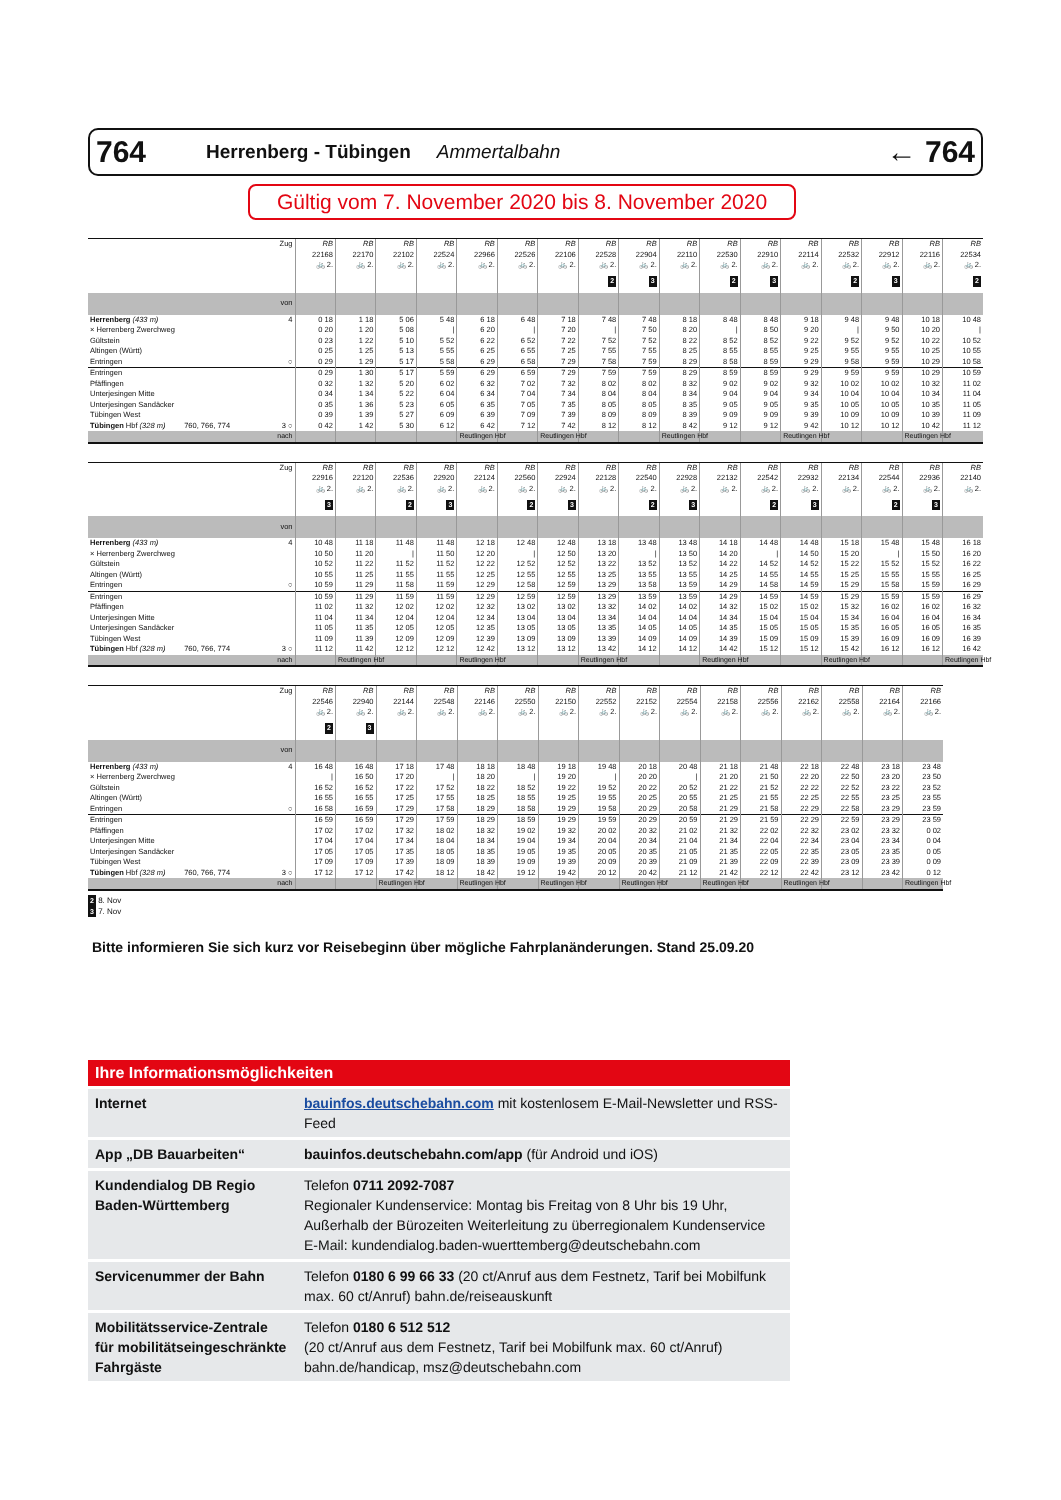764 Herrenberg - Tübingen Ammertalbahn ← 764
Gültig vom 7. November 2020 bis 8. November 2020
| Zug | RB 22168 🚲 2. | RB 22170 🚲 2. | RB 22102 🚲 2. | RB 22524 🚲 2. | RB 22966 🚲 2. | RB 22526 🚲 2. | RB 22106 🚲 2. | RB 22528 🚲 2. | RB 22904 🚲 2. | RB 22110 🚲 2. | RB 22530 🚲 2. | RB 22910 🚲 2. | RB 22114 🚲 2. | RB 22532 🚲 2. | RB 22912 🚲 2. | RB 22116 🚲 2. | RB 22534 🚲 2. |
| --- | --- | --- | --- | --- | --- | --- | --- | --- | --- | --- | --- | --- | --- | --- | --- | --- | --- |
| | | | | | | | | 2 | 3 | | 2 | 3 | | 2 | 3 | | 2 |
| von | | | | | | | | | | | | | | | | | |
| Herrenberg (433 m) 4 | 0 18 | 1 18 | 5 06 | 5 48 | 6 18 | 6 48 | 7 18 | 7 48 | 7 48 | 8 18 | 8 48 | 8 48 | 9 18 | 9 48 | 9 48 | 10 18 | 10 48 |
| × Herrenberg Zwerchweg | 0 20 | 1 20 | 5 08 | / | 6 20 | / | 7 20 | / | 7 50 | 8 20 | / | 8 50 | 9 20 | / | 9 50 | 10 20 | / |
| Gültstein | 0 23 | 1 22 | 5 10 | 5 52 | 6 22 | 6 52 | 7 22 | 7 52 | 7 52 | 8 22 | 8 52 | 8 52 | 9 22 | 9 52 | 9 52 | 10 22 | 10 52 |
| Altingen (Württ) | 0 25 | 1 25 | 5 13 | 5 55 | 6 25 | 6 55 | 7 25 | 7 55 | 7 55 | 8 25 | 8 55 | 8 55 | 9 25 | 9 55 | 9 55 | 10 25 | 10 55 |
| Entringen ○ | 0 29 | 1 29 | 5 17 | 5 58 | 6 29 | 6 58 | 7 29 | 7 58 | 7 59 | 8 29 | 8 58 | 8 59 | 9 29 | 9 58 | 9 59 | 10 29 | 10 58 |
| Entringen | 0 29 | 1 30 | 5 17 | 5 59 | 6 29 | 6 59 | 7 29 | 7 59 | 7 59 | 8 29 | 8 59 | 8 59 | 9 29 | 9 59 | 9 59 | 10 29 | 10 59 |
| Pfäffingen | 0 32 | 1 32 | 5 20 | 6 02 | 6 32 | 7 02 | 7 32 | 8 02 | 8 02 | 8 32 | 9 02 | 9 02 | 9 32 | 10 02 | 10 02 | 10 32 | 11 02 |
| Unterjesingen Mitte | 0 34 | 1 34 | 5 22 | 6 04 | 6 34 | 7 04 | 7 34 | 8 04 | 8 04 | 8 34 | 9 04 | 9 04 | 9 34 | 10 04 | 10 04 | 10 34 | 11 04 |
| Unterjesingen Sandäcker | 0 35 | 1 36 | 5 23 | 6 05 | 6 35 | 7 05 | 7 35 | 8 05 | 8 05 | 8 35 | 9 05 | 9 05 | 9 35 | 10 05 | 10 05 | 10 35 | 11 05 |
| Tübingen West | 0 39 | 1 39 | 5 27 | 6 09 | 6 39 | 7 09 | 7 39 | 8 09 | 8 09 | 8 39 | 9 09 | 9 09 | 9 39 | 10 09 | 10 09 | 10 39 | 11 09 |
| Tübingen Hbf (328 m) 760, 766, 774 3 ○ | 0 42 | 1 42 | 5 30 | 6 12 | 6 42 | 7 12 | 7 42 | 8 12 | 8 12 | 8 42 | 9 12 | 9 12 | 9 42 | 10 12 | 10 12 | 10 42 | 11 12 |
| nach | | | | | Reutlingen Hbf | | Reutlingen Hbf | | | Reutlingen Hbf | | | Reutlingen Hbf | | | Reutlingen Hbf | |
| Zug | RB 22916 🚲 2. | RB 22120 🚲 2. | RB 22536 🚲 2. | RB 22920 🚲 2. | RB 22124 🚲 2. | RB 22560 🚲 2. | RB 22924 🚲 2. | RB 22128 🚲 2. | RB 22540 🚲 2. | RB 22928 🚲 2. | RB 22132 🚲 2. | RB 22542 🚲 2. | RB 22932 🚲 2. | RB 22134 🚲 2. | RB 22544 🚲 2. | RB 22936 🚲 2. | RB 22140 🚲 2. |
| --- | --- | --- | --- | --- | --- | --- | --- | --- | --- | --- | --- | --- | --- | --- | --- | --- | --- |
| | 3 | | 2 | 3 | | 2 | 3 | | 2 | 3 | | 2 | 3 | | 2 | 3 | |
| von | | | | | | | | | | | | | | | | | |
| Herrenberg (433 m) 4 | 10 48 | 11 18 | 11 48 | 11 48 | 12 18 | 12 48 | 12 48 | 13 18 | 13 48 | 13 48 | 14 18 | 14 48 | 14 48 | 15 18 | 15 48 | 15 48 | 16 18 |
| × Herrenberg Zwerchweg | 10 50 | 11 20 | / | 11 50 | 12 20 | / | 12 50 | 13 20 | / | 13 50 | 14 20 | / | 14 50 | 15 20 | / | 15 50 | 16 20 |
| Gültstein | 10 52 | 11 22 | 11 52 | 11 52 | 12 22 | 12 52 | 12 52 | 13 22 | 13 52 | 13 52 | 14 22 | 14 52 | 14 52 | 15 22 | 15 52 | 15 52 | 16 22 |
| Altingen (Württ) | 10 55 | 11 25 | 11 55 | 11 55 | 12 25 | 12 55 | 12 55 | 13 25 | 13 55 | 13 55 | 14 25 | 14 55 | 14 55 | 15 25 | 15 55 | 15 55 | 16 25 |
| Entringen ○ | 10 59 | 11 29 | 11 58 | 11 59 | 12 29 | 12 58 | 12 59 | 13 29 | 13 58 | 13 59 | 14 29 | 14 58 | 14 59 | 15 29 | 15 58 | 15 59 | 16 29 |
| Entringen | 10 59 | 11 29 | 11 59 | 11 59 | 12 29 | 12 59 | 12 59 | 13 29 | 13 59 | 13 59 | 14 29 | 14 59 | 14 59 | 15 29 | 15 59 | 15 59 | 16 29 |
| Pfäffingen | 11 02 | 11 32 | 12 02 | 12 02 | 12 32 | 13 02 | 13 02 | 13 32 | 14 02 | 14 02 | 14 32 | 15 02 | 15 02 | 15 32 | 16 02 | 16 02 | 16 32 |
| Unterjesingen Mitte | 11 04 | 11 34 | 12 04 | 12 04 | 12 34 | 13 04 | 13 04 | 13 34 | 14 04 | 14 04 | 14 34 | 15 04 | 15 04 | 15 34 | 16 04 | 16 04 | 16 34 |
| Unterjesingen Sandäcker | 11 05 | 11 35 | 12 05 | 12 05 | 12 35 | 13 05 | 13 05 | 13 35 | 14 05 | 14 05 | 14 35 | 15 05 | 15 05 | 15 35 | 16 05 | 16 05 | 16 35 |
| Tübingen West | 11 09 | 11 39 | 12 09 | 12 09 | 12 39 | 13 09 | 13 09 | 13 39 | 14 09 | 14 09 | 14 39 | 15 09 | 15 09 | 15 39 | 16 09 | 16 09 | 16 39 |
| Tübingen Hbf (328 m) 760, 766, 774 3 ○ | 11 12 | 11 42 | 12 12 | 12 12 | 12 42 | 13 12 | 13 12 | 13 42 | 14 12 | 14 12 | 14 42 | 15 12 | 15 12 | 15 42 | 16 12 | 16 12 | 16 42 |
| nach | | Reutlingen Hbf | | | Reutlingen Hbf | | | Reutlingen Hbf | | | Reutlingen Hbf | | | Reutlingen Hbf | | | Reutlingen Hbf |
| Zug | RB 22546 🚲 2. | RB 22940 🚲 2. | RB 22144 🚲 2. | RB 22548 🚲 2. | RB 22146 🚲 2. | RB 22550 🚲 2. | RB 22150 🚲 2. | RB 22552 🚲 2. | RB 22152 🚲 2. | RB 22554 🚲 2. | RB 22158 🚲 2. | RB 22556 🚲 2. | RB 22162 🚲 2. | RB 22558 🚲 2. | RB 22164 🚲 2. | RB 22166 🚲 2. |
| --- | --- | --- | --- | --- | --- | --- | --- | --- | --- | --- | --- | --- | --- | --- | --- | --- |
| | 2 | 3 | | | | | | | | | | | | | | |
| von | | | | | | | | | | | | | | | | |
| Herrenberg (433 m) 4 | 16 48 | 16 48 | 17 18 | 17 48 | 18 18 | 18 48 | 19 18 | 19 48 | 20 18 | 20 48 | 21 18 | 21 48 | 22 18 | 22 48 | 23 18 | 23 48 |
| × Herrenberg Zwerchweg | / | 16 50 | 17 20 | / | 18 20 | / | 19 20 | / | 20 20 | / | 21 20 | 21 50 | 22 20 | 22 50 | 23 20 | 23 50 |
| Gültstein | 16 52 | 16 52 | 17 22 | 17 52 | 18 22 | 18 52 | 19 22 | 19 52 | 20 22 | 20 52 | 21 22 | 21 52 | 22 22 | 22 52 | 23 22 | 23 52 |
| Altingen (Württ) | 16 55 | 16 55 | 17 25 | 17 55 | 18 25 | 18 55 | 19 25 | 19 55 | 20 25 | 20 55 | 21 25 | 21 55 | 22 25 | 22 55 | 23 25 | 23 55 |
| Entringen ○ | 16 58 | 16 59 | 17 29 | 17 58 | 18 29 | 18 58 | 19 29 | 19 58 | 20 29 | 20 58 | 21 29 | 21 58 | 22 29 | 22 58 | 23 29 | 23 59 |
| Entringen | 16 59 | 16 59 | 17 29 | 17 59 | 18 29 | 18 59 | 19 29 | 19 59 | 20 29 | 20 59 | 21 29 | 21 59 | 22 29 | 22 59 | 23 29 | 23 59 |
| Pfäffingen | 17 02 | 17 02 | 17 32 | 18 02 | 18 32 | 19 02 | 19 32 | 20 02 | 20 32 | 21 02 | 21 32 | 22 02 | 22 32 | 23 02 | 23 32 | 0 02 |
| Unterjesingen Mitte | 17 04 | 17 04 | 17 34 | 18 04 | 18 34 | 19 04 | 19 34 | 20 04 | 20 34 | 21 04 | 21 34 | 22 04 | 22 34 | 23 04 | 23 34 | 0 04 |
| Unterjesingen Sandäcker | 17 05 | 17 05 | 17 35 | 18 05 | 18 35 | 19 05 | 19 35 | 20 05 | 20 35 | 21 05 | 21 35 | 22 05 | 22 35 | 23 05 | 23 35 | 0 05 |
| Tübingen West | 17 09 | 17 09 | 17 39 | 18 09 | 18 39 | 19 09 | 19 39 | 20 09 | 20 39 | 21 09 | 21 39 | 22 09 | 22 39 | 23 09 | 23 39 | 0 09 |
| Tübingen Hbf (328 m) 760, 766, 774 3 ○ | 17 12 | 17 12 | 17 42 | 18 12 | 18 42 | 19 12 | 19 42 | 20 12 | 20 42 | 21 12 | 21 42 | 22 12 | 22 42 | 23 12 | 23 42 | 0 12 |
| nach | | | Reutlingen Hbf | | Reutlingen Hbf | | Reutlingen Hbf | | Reutlingen Hbf | | Reutlingen Hbf | | Reutlingen Hbf | | | Reutlingen Hbf |
2 8. Nov
3 7. Nov
Bitte informieren Sie sich kurz vor Reisebeginn über mögliche Fahrplanänderungen. Stand 25.09.20
| Ihre Informationsmöglichkeiten | |
| --- | --- |
| Internet | bauinfos.deutschebahn.com mit kostenlosem E-Mail-Newsletter und RSS-Feed |
| App „DB Bauarbeiten“ | bauinfos.deutschebahn.com/app (für Android und iOS) |
| Kundendialog DB Regio Baden-Württemberg | Telefon 0711 2092-7087 Regionaler Kundenservice: Montag bis Freitag von 8 Uhr bis 19 Uhr, Außerhalb der Bürozeiten Weiterleitung zu überregionalem Kundenservice E-Mail: kundendialog.baden-wuerttemberg@deutschebahn.com |
| Servicenummer der Bahn | Telefon 0180 6 99 66 33 (20 ct/Anruf aus dem Festnetz, Tarif bei Mobilfunk max. 60 ct/Anruf) bahn.de/reiseauskunft |
| Mobilitätsservice-Zentrale für mobilitätseingeschränkte Fahrgäste | Telefon 0180 6 512 512 (20 ct/Anruf aus dem Festnetz, Tarif bei Mobilfunk max. 60 ct/Anruf) bahn.de/handicap, msz@deutschebahn.com |